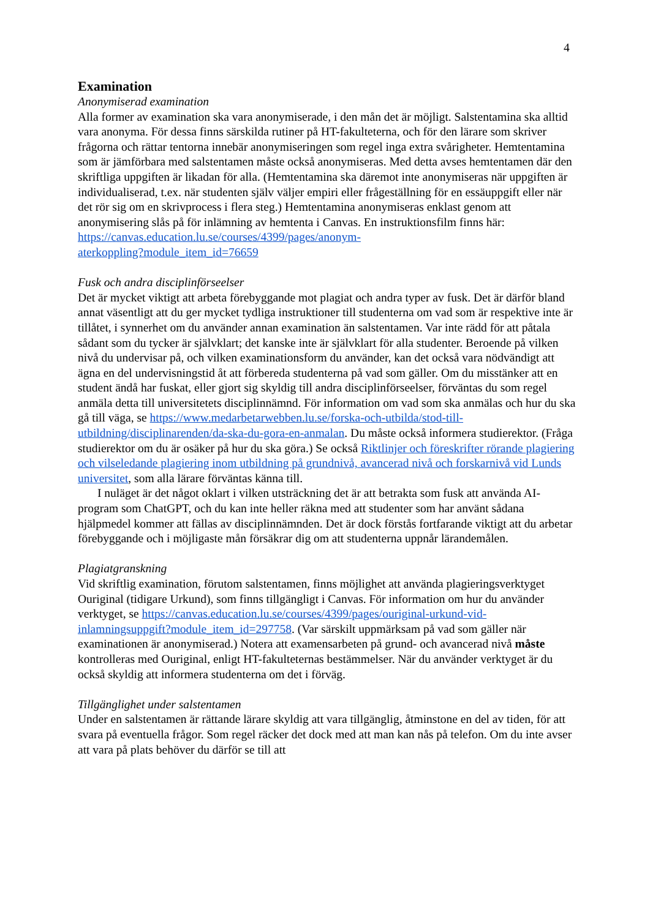4
Examination
Anonymiserad examination
Alla former av examination ska vara anonymiserade, i den mån det är möjligt. Salstentamina ska alltid vara anonyma. För dessa finns särskilda rutiner på HT-fakulteterna, och för den lärare som skriver frågorna och rättar tentorna innebär anonymiseringen som regel inga extra svårigheter. Hemtentamina som är jämförbara med salstentamen måste också anonymiseras. Med detta avses hemtentamen där den skriftliga uppgiften är likadan för alla. (Hemtentamina ska däremot inte anonymiseras när uppgiften är individualiserad, t.ex. när studenten själv väljer empiri eller frågeställning för en essäuppgift eller när det rör sig om en skrivprocess i flera steg.) Hemtentamina anonymiseras enklast genom att anonymisering slås på för inlämning av hemtenta i Canvas. En instruktionsfilm finns här: https://canvas.education.lu.se/courses/4399/pages/anonym-
aterkoppling?module_item_id=76659
Fusk och andra disciplinförseelser
Det är mycket viktigt att arbeta förebyggande mot plagiat och andra typer av fusk. Det är därför bland annat väsentligt att du ger mycket tydliga instruktioner till studenterna om vad som är respektive inte är tillåtet, i synnerhet om du använder annan examination än salstentamen. Var inte rädd för att påtala sådant som du tycker är självklart; det kanske inte är självklart för alla studenter. Beroende på vilken nivå du undervisar på, och vilken examinationsform du använder, kan det också vara nödvändigt att ägna en del undervisningstid åt att förbereda studenterna på vad som gäller. Om du misstänker att en student ändå har fuskat, eller gjort sig skyldig till andra disciplinförseelser, förväntas du som regel anmäla detta till universitetets disciplinnämnd. För information om vad som ska anmälas och hur du ska gå till väga, se https://www.medarbetarwebben.lu.se/forska-och-utbilda/stod-till-utbildning/disciplinarenden/da-ska-du-gora-en-anmalan. Du måste också informera studierektor. (Fråga studierektor om du är osäker på hur du ska göra.) Se också Riktlinjer och föreskrifter rörande plagiering och vilseledande plagiering inom utbildning på grundnivå, avancerad nivå och forskarnivå vid Lunds universitet, som alla lärare förväntas känna till.
I nuläget är det något oklart i vilken utsträckning det är att betrakta som fusk att använda AI-program som ChatGPT, och du kan inte heller räkna med att studenter som har använt sådana hjälpmedel kommer att fällas av disciplinnämnden. Det är dock förstås fortfarande viktigt att du arbetar förebyggande och i möjligaste mån försäkrar dig om att studenterna uppnår lärandemålen.
Plagiatgranskning
Vid skriftlig examination, förutom salstentamen, finns möjlighet att använda plagieringsverktyget Ouriginal (tidigare Urkund), som finns tillgängligt i Canvas. För information om hur du använder verktyget, se https://canvas.education.lu.se/courses/4399/pages/ouriginal-urkund-vid-inlamningsuppgift?module_item_id=297758. (Var särskilt uppmärksam på vad som gäller när examinationen är anonymiserad.) Notera att examensarbeten på grund- och avancerad nivå måste kontrolleras med Ouriginal, enligt HT-fakulteternas bestämmelser. När du använder verktyget är du också skyldig att informera studenterna om det i förväg.
Tillgänglighet under salstentamen
Under en salstentamen är rättande lärare skyldig att vara tillgänglig, åtminstone en del av tiden, för att svara på eventuella frågor. Som regel räcker det dock med att man kan nås på telefon. Om du inte avser att vara på plats behöver du därför se till att